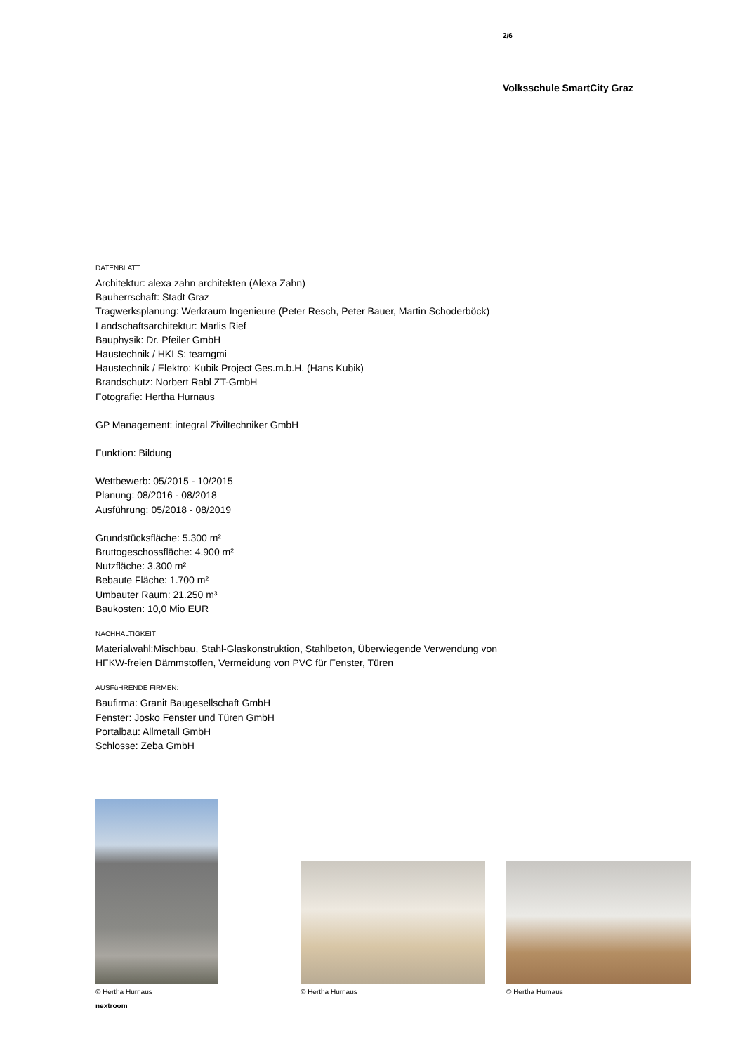2/6
Volksschule SmartCity Graz
DATENBLATT
Architektur: alexa zahn architekten (Alexa Zahn)
Bauherrschaft: Stadt Graz
Tragwerksplanung: Werkraum Ingenieure (Peter Resch, Peter Bauer, Martin Schoderböck)
Landschaftsarchitektur: Marlis Rief
Bauphysik: Dr. Pfeiler GmbH
Haustechnik / HKLS: teamgmi
Haustechnik / Elektro: Kubik Project Ges.m.b.H. (Hans Kubik)
Brandschutz: Norbert Rabl ZT-GmbH
Fotografie: Hertha Hurnaus
GP Management: integral Ziviltechniker GmbH
Funktion: Bildung
Wettbewerb: 05/2015 - 10/2015
Planung: 08/2016 - 08/2018
Ausführung: 05/2018 - 08/2019
Grundstücksfläche: 5.300 m²
Bruttogeschossfläche: 4.900 m²
Nutzfläche: 3.300 m²
Bebaute Fläche: 1.700 m²
Umbauter Raum: 21.250 m³
Baukosten: 10,0 Mio EUR
NACHHALTIGKEIT
Materialwahl:Mischbau, Stahl-Glaskonstruktion, Stahlbeton, Überwiegende Verwendung von HFKW-freien Dämmstoffen, Vermeidung von PVC für Fenster, Türen
AUSFüHRENDE FIRMEN:
Baufirma: Granit Baugesellschaft GmbH
Fenster: Josko Fenster und Türen GmbH
Portalbau: Allmetall GmbH
Schlosse: Zeba GmbH
© Hertha Hurnaus © Hertha Hurnaus © Hertha Hurnaus
nextroom